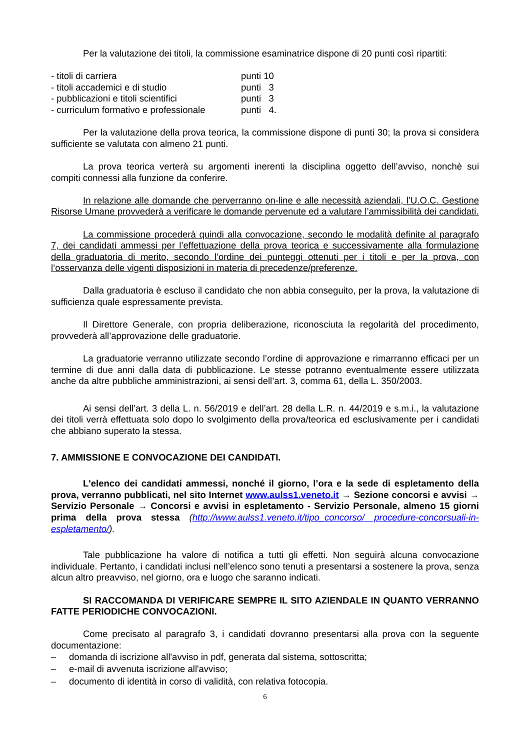Per la valutazione dei titoli, la commissione esaminatrice dispone di 20 punti così ripartiti:
- titoli di carriera punti 10
- titoli accademici e di studio punti 3
- pubblicazioni e titoli scientifici punti 3
- curriculum formativo e professionale punti 4.
Per la valutazione della prova teorica, la commissione dispone di punti 30; la prova si considera sufficiente se valutata con almeno 21 punti.
La prova teorica verterà su argomenti inerenti la disciplina oggetto dell’avviso, nonchè sui compiti connessi alla funzione da conferire.
In relazione alle domande che perverranno on-line e alle necessità aziendali, l’U.O.C. Gestione Risorse Umane provvederà a verificare le domande pervenute ed a valutare l’ammissibilità dei candidati.
La commissione procederà quindi alla convocazione, secondo le modalità definite al paragrafo 7, dei candidati ammessi per l’effettuazione della prova teorica e successivamente alla formulazione della graduatoria di merito, secondo l’ordine dei punteggi ottenuti per i titoli e per la prova, con l’osservanza delle vigenti disposizioni in materia di precedenze/preferenze.
Dalla graduatoria è escluso il candidato che non abbia conseguito, per la prova, la valutazione di sufficienza quale espressamente prevista.
Il Direttore Generale, con propria deliberazione, riconosciuta la regolarità del procedimento, provvederà all’approvazione delle graduatorie.
La graduatorie verranno utilizzate secondo l’ordine di approvazione e rimarranno efficaci per un termine di due anni dalla data di pubblicazione. Le stesse potranno eventualmente essere utilizzata anche da altre pubbliche amministrazioni, ai sensi dell’art. 3, comma 61, della L. 350/2003.
Ai sensi dell’art. 3 della L. n. 56/2019 e dell’art. 28 della L.R. n. 44/2019 e s.m.i., la valutazione dei titoli verrà effettuata solo dopo lo svolgimento della prova/teorica ed esclusivamente per i candidati che abbiano superato la stessa.
7. AMMISSIONE E CONVOCAZIONE DEI CANDIDATI.
L'elenco dei candidati ammessi, nonché il giorno, l’ora e la sede di espletamento della prova, verranno pubblicati, nel sito Internet www.aulss1.veneto.it → Sezione concorsi e avvisi → Servizio Personale → Concorsi e avvisi in espletamento - Servizio Personale, almeno 15 giorni prima della prova stessa (http://www.aulss1.veneto.it/tipo_concorso/ procedure-concorsuali-in-espletamento/).
Tale pubblicazione ha valore di notifica a tutti gli effetti. Non seguirà alcuna convocazione individuale. Pertanto, i candidati inclusi nell’elenco sono tenuti a presentarsi a sostenere la prova, senza alcun altro preavviso, nel giorno, ora e luogo che saranno indicati.
SI RACCOMANDA DI VERIFICARE SEMPRE IL SITO AZIENDALE IN QUANTO VERRANNO FATTE PERIODICHE CONVOCAZIONI.
Come precisato al paragrafo 3, i candidati dovranno presentarsi alla prova con la seguente documentazione:
– domanda di iscrizione all'avviso in pdf, generata dal sistema, sottoscritta;
– e-mail di avvenuta iscrizione all'avviso;
– documento di identità in corso di validità, con relativa fotocopia.
6